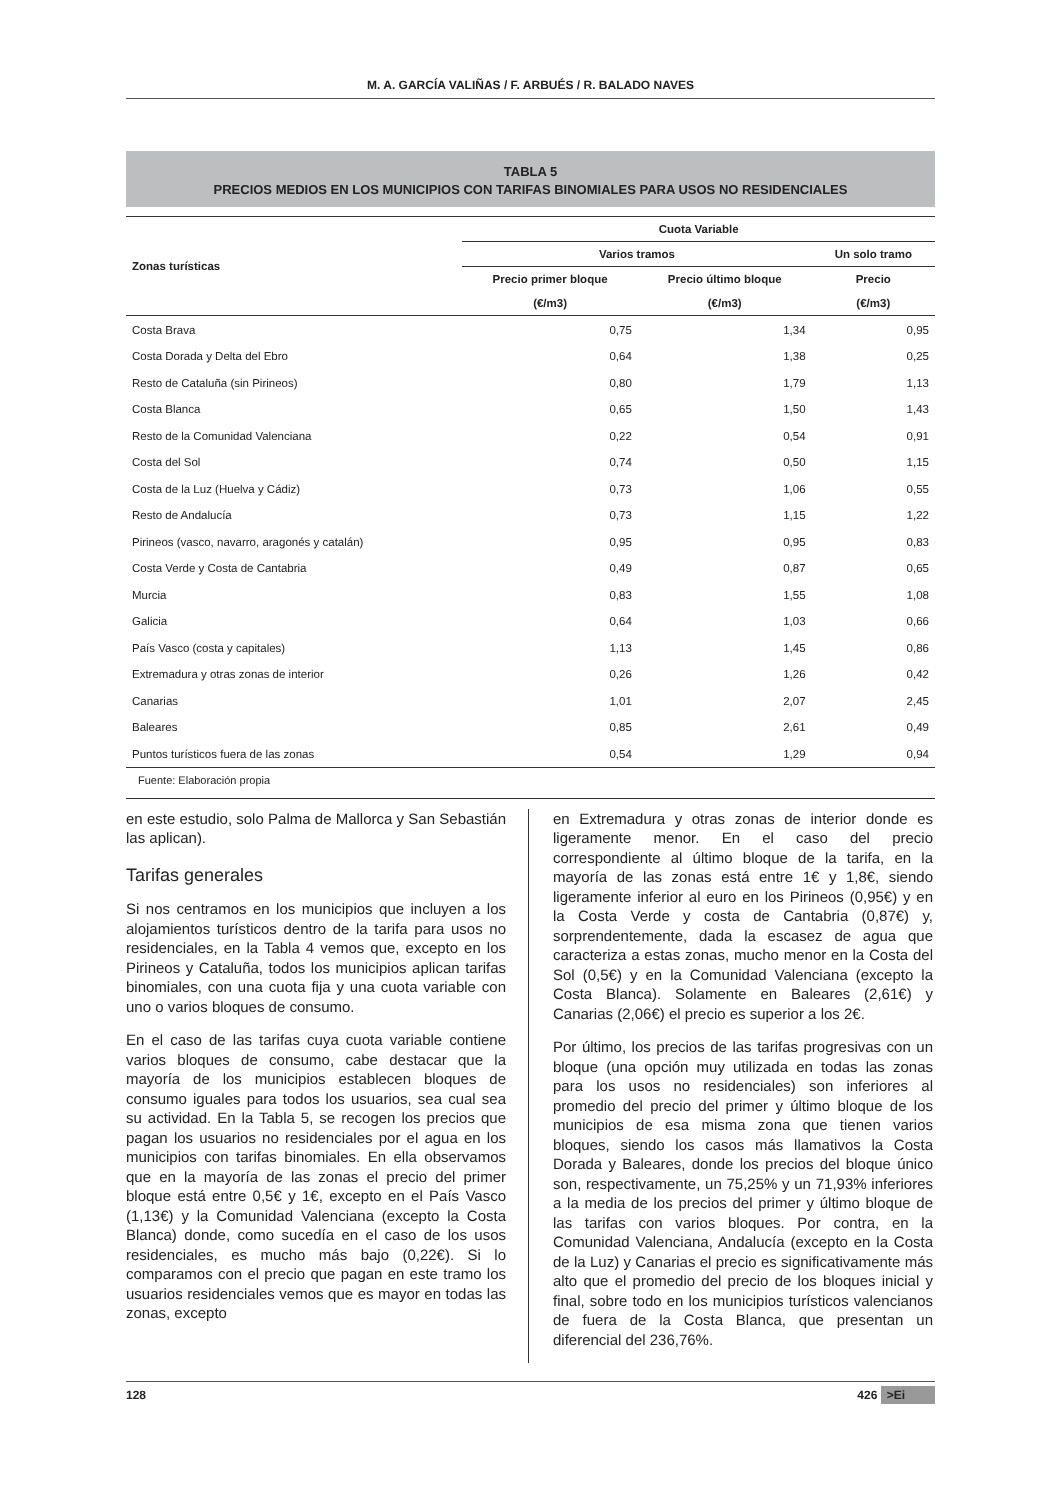M. A. GARCÍA VALIÑAS / F. ARBUÉS / R. BALADO NAVES
TABLA 5
PRECIOS MEDIOS EN LOS MUNICIPIOS CON TARIFAS BINOMIALES PARA USOS NO RESIDENCIALES
| Zonas turísticas | Cuota Variable | | |
| --- | --- | --- | --- |
| | Varios tramos | | Un solo tramo |
| | Precio primer bloque | Precio último bloque | Precio |
| | (€/m3) | (€/m3) | (€/m3) |
| Costa Brava | 0,75 | 1,34 | 0,95 |
| Costa Dorada y Delta del Ebro | 0,64 | 1,38 | 0,25 |
| Resto de Cataluña (sin Pirineos) | 0,80 | 1,79 | 1,13 |
| Costa Blanca | 0,65 | 1,50 | 1,43 |
| Resto de la Comunidad Valenciana | 0,22 | 0,54 | 0,91 |
| Costa del Sol | 0,74 | 0,50 | 1,15 |
| Costa de la Luz (Huelva y Cádiz) | 0,73 | 1,06 | 0,55 |
| Resto de Andalucía | 0,73 | 1,15 | 1,22 |
| Pirineos (vasco, navarro, aragonés y catalán) | 0,95 | 0,95 | 0,83 |
| Costa Verde y Costa de Cantabria | 0,49 | 0,87 | 0,65 |
| Murcia | 0,83 | 1,55 | 1,08 |
| Galicia | 0,64 | 1,03 | 0,66 |
| País Vasco (costa y capitales) | 1,13 | 1,45 | 0,86 |
| Extremadura y otras zonas de interior | 0,26 | 1,26 | 0,42 |
| Canarias | 1,01 | 2,07 | 2,45 |
| Baleares | 0,85 | 2,61 | 0,49 |
| Puntos turísticos fuera de las zonas | 0,54 | 1,29 | 0,94 |
Fuente: Elaboración propia
en este estudio, solo Palma de Mallorca y San Sebastián las aplican).
Tarifas generales
Si nos centramos en los municipios que incluyen a los alojamientos turísticos dentro de la tarifa para usos no residenciales, en la Tabla 4 vemos que, excepto en los Pirineos y Cataluña, todos los municipios aplican tarifas binomiales, con una cuota fija y una cuota variable con uno o varios bloques de consumo.
En el caso de las tarifas cuya cuota variable contiene varios bloques de consumo, cabe destacar que la mayoría de los municipios establecen bloques de consumo iguales para todos los usuarios, sea cual sea su actividad. En la Tabla 5, se recogen los precios que pagan los usuarios no residenciales por el agua en los municipios con tarifas binomiales. En ella observamos que en la mayoría de las zonas el precio del primer bloque está entre 0,5€ y 1€, excepto en el País Vasco (1,13€) y la Comunidad Valenciana (excepto la Costa Blanca) donde, como sucedía en el caso de los usos residenciales, es mucho más bajo (0,22€). Si lo comparamos con el precio que pagan en este tramo los usuarios residenciales vemos que es mayor en todas las zonas, excepto
en Extremadura y otras zonas de interior donde es ligeramente menor. En el caso del precio correspondiente al último bloque de la tarifa, en la mayoría de las zonas está entre 1€ y 1,8€, siendo ligeramente inferior al euro en los Pirineos (0,95€) y en la Costa Verde y costa de Cantabria (0,87€) y, sorprendentemente, dada la escasez de agua que caracteriza a estas zonas, mucho menor en la Costa del Sol (0,5€) y en la Comunidad Valenciana (excepto la Costa Blanca). Solamente en Baleares (2,61€) y Canarias (2,06€) el precio es superior a los 2€.
Por último, los precios de las tarifas progresivas con un bloque (una opción muy utilizada en todas las zonas para los usos no residenciales) son inferiores al promedio del precio del primer y último bloque de los municipios de esa misma zona que tienen varios bloques, siendo los casos más llamativos la Costa Dorada y Baleares, donde los precios del bloque único son, respectivamente, un 75,25% y un 71,93% inferiores a la media de los precios del primer y último bloque de las tarifas con varios bloques. Por contra, en la Comunidad Valenciana, Andalucía (excepto en la Costa de la Luz) y Canarias el precio es significativamente más alto que el promedio del precio de los bloques inicial y final, sobre todo en los municipios turísticos valencianos de fuera de la Costa Blanca, que presentan un diferencial del 236,76%.
128 426 >Ei